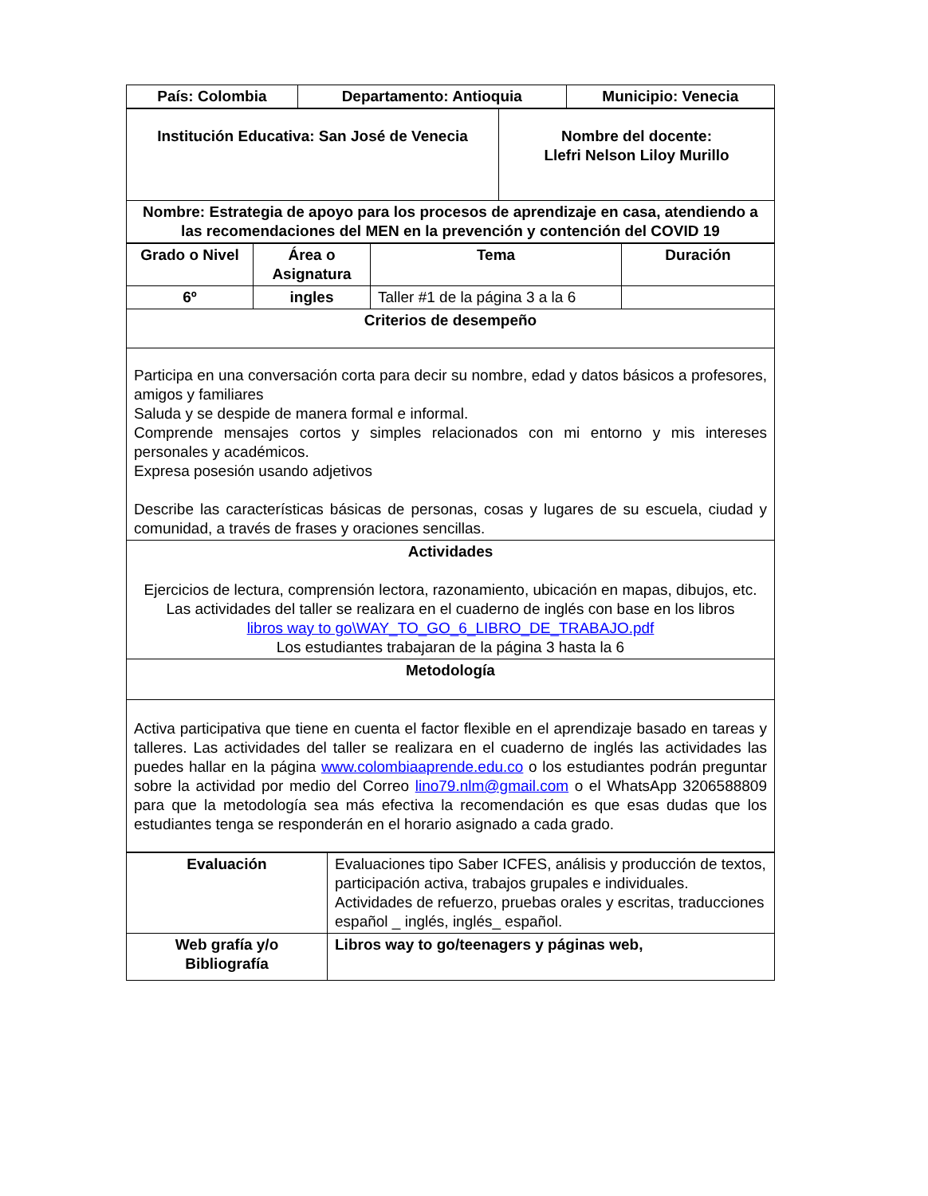| País: Colombia | Departamento: Antioquia | Municipio: Venecia |
| --- | --- | --- |
| Institución Educativa: San José de Venecia | Nombre del docente: Llefri Nelson Liloy Murillo |
| Nombre: Estrategia de apoyo para los procesos de aprendizaje en casa, atendiendo a las recomendaciones del MEN en la prevención y contención del COVID 19 | |
| Grado o Nivel | Área o Asignatura | Tema | Duración |
| --- | --- | --- | --- |
| 6º | ingles | Taller #1 de la página 3 a la 6 | |
| Criterios de desempeño | | | |
| Participa en una conversación corta para decir su nombre, edad y datos básicos a profesores, amigos y familiares Saluda y se despide de manera formal e informal. Comprende mensajes cortos y simples relacionados con mi entorno y mis intereses personales y académicos. Expresa posesión usando adjetivos Describe las características básicas de personas, cosas y lugares de su escuela, ciudad y comunidad, a través de frases y oraciones sencillas. | | | |
| Actividades Ejercicios de lectura, comprensión lectora, razonamiento, ubicación en mapas, dibujos, etc. Las actividades del taller se realizara en el cuaderno de inglés con base en los libros libros way to go\WAY_TO_GO_6_LIBRO_DE_TRABAJO.pdf Los estudiantes trabajaran de la página 3 hasta la 6 | | | |
| Metodología | | | |
| Activa participativa que tiene en cuenta el factor flexible en el aprendizaje basado en tareas y talleres. Las actividades del taller se realizara en el cuaderno de inglés las actividades las puedes hallar en la página www.colombiaaprende.edu.co o los estudiantes podrán preguntar sobre la actividad por medio del Correo lino79.nlm@gmail.com o el WhatsApp 3206588809 para que la metodología sea más efectiva la recomendación es que esas dudas que los estudiantes tenga se responderán en el horario asignado a cada grado. | | | |
| Evaluación | Evaluaciones tipo Saber ICFES, análisis y producción de textos, participación activa, trabajos grupales e individuales. Actividades de refuerzo, pruebas orales y escritas, traducciones español _ inglés, inglés_ español. |
| Web grafía y/o Bibliografía | Libros way to go/teenagers y páginas web, |